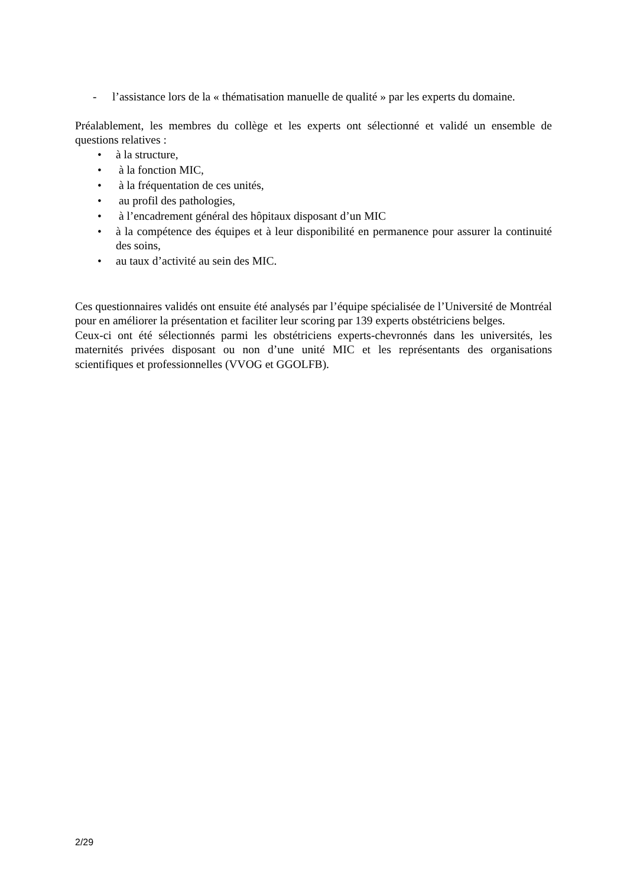- l’assistance lors de la « thématisation manuelle de qualité » par les experts du domaine.
Préalablement, les membres du collège et les experts ont sélectionné et validé un ensemble de questions relatives :
• à la structure,
• à la fonction MIC,
• à la fréquentation de ces unités,
• au profil des pathologies,
• à l’encadrement général des hôpitaux disposant d’un MIC
• à la compétence des équipes et à leur disponibilité en permanence pour assurer la continuité des soins,
• au taux d’activité au sein des MIC.
Ces questionnaires validés ont ensuite été analysés par l’équipe spécialisée de l’Université de Montréal pour en améliorer la présentation et faciliter leur scoring par 139 experts obstétriciens belges.
Ceux-ci ont été sélectionnés parmi les obstétriciens experts-chevronnés dans les universités, les maternités privées disposant ou non d’une unité MIC et les représentants des organisations scientifiques et professionnelles (VVOG et GGOLFB).
2/29